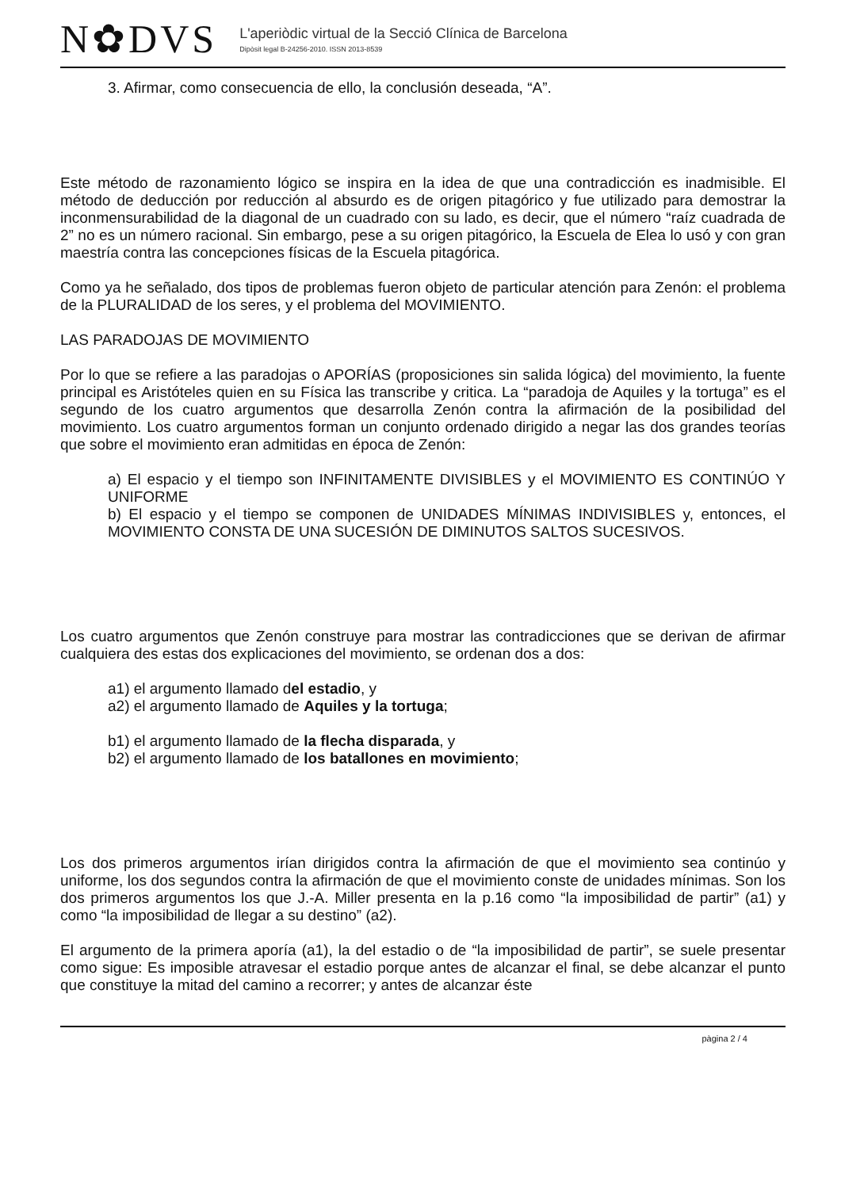N✿DVS
L'aperiòdic virtual de la Secció Clínica de Barcelona
Dipòsit legal B-24256-2010. ISSN 2013-8539
3. Afirmar, como consecuencia de ello, la conclusión deseada, “A”.
Este método de razonamiento lógico se inspira en la idea de que una contradicción es inadmisible. El método de deducción por reducción al absurdo es de origen pitagórico y fue utilizado para demostrar la inconmensurabilidad de la diagonal de un cuadrado con su lado, es decir, que el número “raíz cuadrada de 2” no es un número racional. Sin embargo, pese a su origen pitagórico, la Escuela de Elea lo usó y con gran maestría contra las concepciones físicas de la Escuela pitagórica.
Como ya he señalado, dos tipos de problemas fueron objeto de particular atención para Zenón: el problema de la PLURALIDAD de los seres, y el problema del MOVIMIENTO.
LAS PARADOJAS DE MOVIMIENTO
Por lo que se refiere a las paradojas o APORÍAS (proposiciones sin salida lógica) del movimiento, la fuente principal es Aristóteles quien en su Física las transcribe y critica. La “paradoja de Aquiles y la tortuga” es el segundo de los cuatro argumentos que desarrolla Zenón contra la afirmación de la posibilidad del movimiento. Los cuatro argumentos forman un conjunto ordenado dirigido a negar las dos grandes teorías que sobre el movimiento eran admitidas en época de Zenón:
a) El espacio y el tiempo son INFINITAMENTE DIVISIBLES y el MOVIMIENTO ES CONTINÚO Y UNIFORME
b) El espacio y el tiempo se componen de UNIDADES MÍNIMAS INDIVISIBLES y, entonces, el MOVIMIENTO CONSTA DE UNA SUCESIÓN DE DIMINUTOS SALTOS SUCESIVOS.
Los cuatro argumentos que Zenón construye para mostrar las contradicciones que se derivan de afirmar cualquiera des estas dos explicaciones del movimiento, se ordenan dos a dos:
a1) el argumento llamado del estadio, y
a2) el argumento llamado de Aquiles y la tortuga;
b1) el argumento llamado de la flecha disparada, y
b2) el argumento llamado de los batallones en movimiento;
Los dos primeros argumentos irían dirigidos contra la afirmación de que el movimiento sea continúo y uniforme, los dos segundos contra la afirmación de que el movimiento conste de unidades mínimas. Son los dos primeros argumentos los que J.-A. Miller presenta en la p.16 como “la imposibilidad de partir” (a1) y como “la imposibilidad de llegar a su destino” (a2).
El argumento de la primera aporía (a1), la del estadio o de “la imposibilidad de partir”, se suele presentar como sigue: Es imposible atravesar el estadio porque antes de alcanzar el final, se debe alcanzar el punto que constituye la mitad del camino a recorrer; y antes de alcanzar éste
pàgina 2 / 4